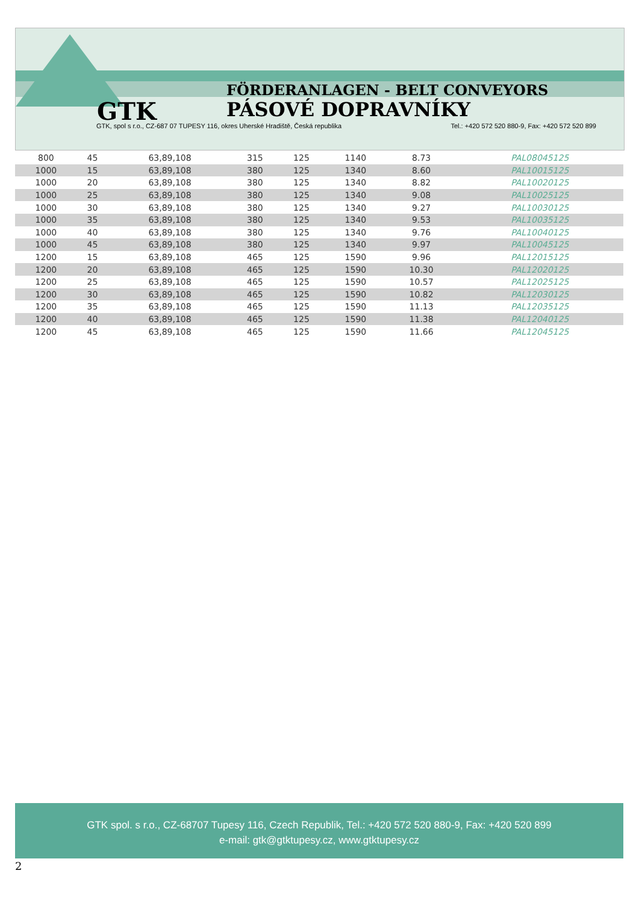GTK
FÖRDERANLAGEN - BELT CONVEYORS
PÁSOVÉ DOPRAVNÍKY
GTK, spol s r.o., CZ-687 07 TUPESY 116, okres Uherské Hradiště, Česká republika
Tel.: +420 572 520 880-9, Fax: +420 572 520 899
| 800 | 45 | 63,89,108 | 315 | 125 | 1140 | 8.73 | PAL08045125 |
| 1000 | 15 | 63,89,108 | 380 | 125 | 1340 | 8.60 | PAL10015125 |
| 1000 | 20 | 63,89,108 | 380 | 125 | 1340 | 8.82 | PAL10020125 |
| 1000 | 25 | 63,89,108 | 380 | 125 | 1340 | 9.08 | PAL10025125 |
| 1000 | 30 | 63,89,108 | 380 | 125 | 1340 | 9.27 | PAL10030125 |
| 1000 | 35 | 63,89,108 | 380 | 125 | 1340 | 9.53 | PAL10035125 |
| 1000 | 40 | 63,89,108 | 380 | 125 | 1340 | 9.76 | PAL10040125 |
| 1000 | 45 | 63,89,108 | 380 | 125 | 1340 | 9.97 | PAL10045125 |
| 1200 | 15 | 63,89,108 | 465 | 125 | 1590 | 9.96 | PAL12015125 |
| 1200 | 20 | 63,89,108 | 465 | 125 | 1590 | 10.30 | PAL12020125 |
| 1200 | 25 | 63,89,108 | 465 | 125 | 1590 | 10.57 | PAL12025125 |
| 1200 | 30 | 63,89,108 | 465 | 125 | 1590 | 10.82 | PAL12030125 |
| 1200 | 35 | 63,89,108 | 465 | 125 | 1590 | 11.13 | PAL12035125 |
| 1200 | 40 | 63,89,108 | 465 | 125 | 1590 | 11.38 | PAL12040125 |
| 1200 | 45 | 63,89,108 | 465 | 125 | 1590 | 11.66 | PAL12045125 |
GTK spol. s r.o., CZ-68707 Tupesy 116, Czech Republik, Tel.: +420 572 520 880-9, Fax: +420 520 899
e-mail: gtk@gtktupesy.cz, www.gtktupesy.cz
2